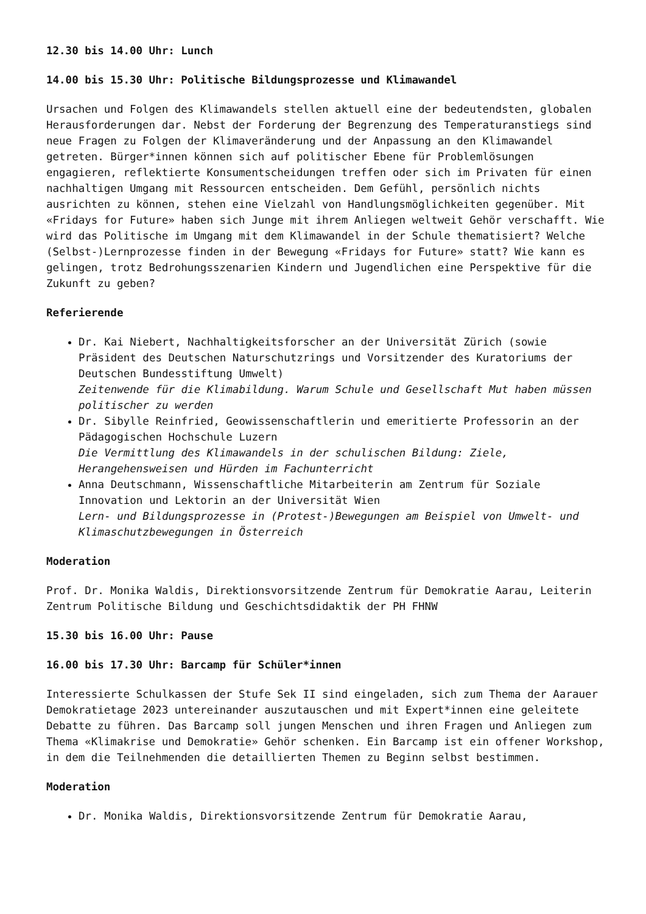12.30 bis 14.00 Uhr: Lunch
14.00 bis 15.30 Uhr: Politische Bildungsprozesse und Klimawandel
Ursachen und Folgen des Klimawandels stellen aktuell eine der bedeutendsten, globalen Herausforderungen dar. Nebst der Forderung der Begrenzung des Temperaturanstiegs sind neue Fragen zu Folgen der Klimaveränderung und der Anpassung an den Klimawandel getreten. Bürger*innen können sich auf politischer Ebene für Problemlösungen engagieren, reflektierte Konsumentscheidungen treffen oder sich im Privaten für einen nachhaltigen Umgang mit Ressourcen entscheiden. Dem Gefühl, persönlich nichts ausrichten zu können, stehen eine Vielzahl von Handlungsmöglichkeiten gegenüber. Mit «Fridays for Future» haben sich Junge mit ihrem Anliegen weltweit Gehör verschafft. Wie wird das Politische im Umgang mit dem Klimawandel in der Schule thematisiert? Welche (Selbst-)Lernprozesse finden in der Bewegung «Fridays for Future» statt? Wie kann es gelingen, trotz Bedrohungsszenarien Kindern und Jugendlichen eine Perspektive für die Zukunft zu geben?
Referierende
Dr. Kai Niebert, Nachhaltigkeitsforscher an der Universität Zürich (sowie Präsident des Deutschen Naturschutzrings und Vorsitzender des Kuratoriums der Deutschen Bundesstiftung Umwelt)
Zeitenwende für die Klimabildung. Warum Schule und Gesellschaft Mut haben müssen politischer zu werden
Dr. Sibylle Reinfried, Geowissenschaftlerin und emeritierte Professorin an der Pädagogischen Hochschule Luzern
Die Vermittlung des Klimawandels in der schulischen Bildung: Ziele, Herangehensweisen und Hürden im Fachunterricht
Anna Deutschmann, Wissenschaftliche Mitarbeiterin am Zentrum für Soziale Innovation und Lektorin an der Universität Wien
Lern- und Bildungsprozesse in (Protest-)Bewegungen am Beispiel von Umwelt- und Klimaschutzbewegungen in Österreich
Moderation
Prof. Dr. Monika Waldis, Direktionsvorsitzende Zentrum für Demokratie Aarau, Leiterin Zentrum Politische Bildung und Geschichtsdidaktik der PH FHNW
15.30 bis 16.00 Uhr: Pause
16.00 bis 17.30 Uhr: Barcamp für Schüler*innen
Interessierte Schulkassen der Stufe Sek II sind eingeladen, sich zum Thema der Aarauer Demokratietage 2023 untereinander auszutauschen und mit Expert*innen eine geleitete Debatte zu führen. Das Barcamp soll jungen Menschen und ihren Fragen und Anliegen zum Thema «Klimakrise und Demokratie» Gehör schenken. Ein Barcamp ist ein offener Workshop, in dem die Teilnehmenden die detaillierten Themen zu Beginn selbst bestimmen.
Moderation
Dr. Monika Waldis, Direktionsvorsitzende Zentrum für Demokratie Aarau,